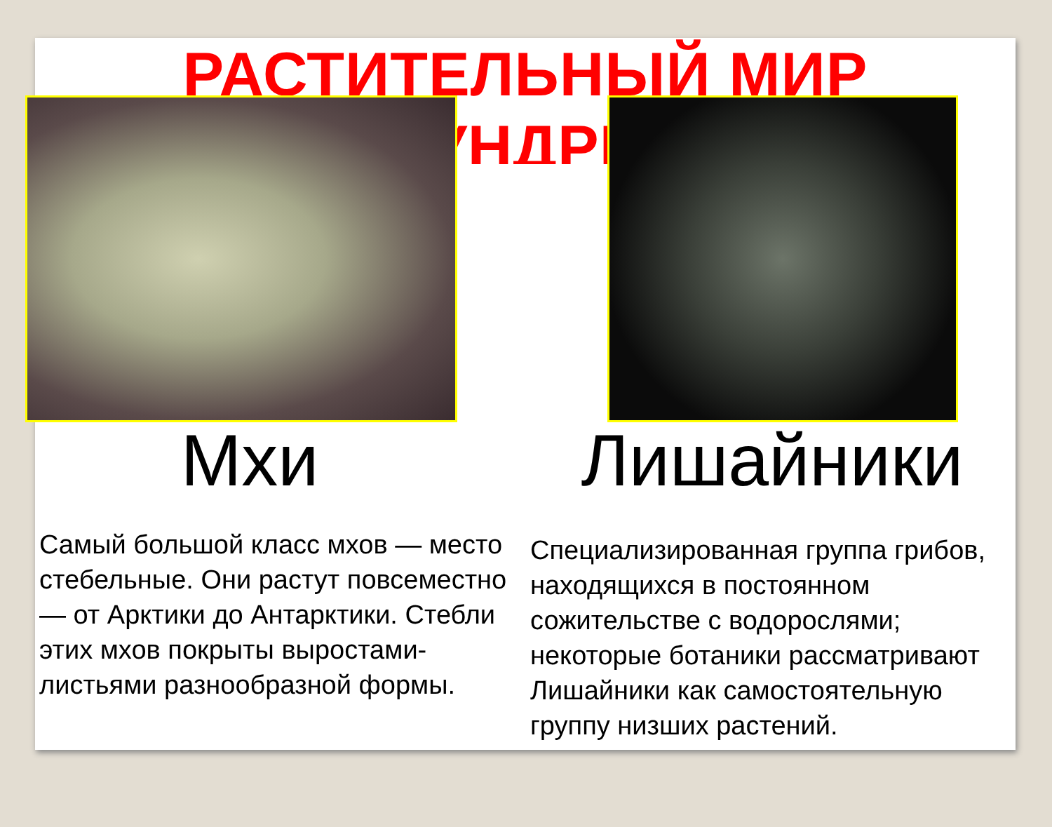РАСТИТЕЛЬНЫЙ МИР
ТУНДРЫ
Мхи
Самый большой класс мхов — место стебельные. Они растут повсеместно — от Арктики до Антарктики. Стебли этих мхов покрыты выростами-листьями разнообразной формы.
Лишайники
Специализированная группа грибов, находящихся в постоянном сожительстве с водорослями; некоторые ботаники рассматривают Лишайники как самостоятельную группу низших растений.